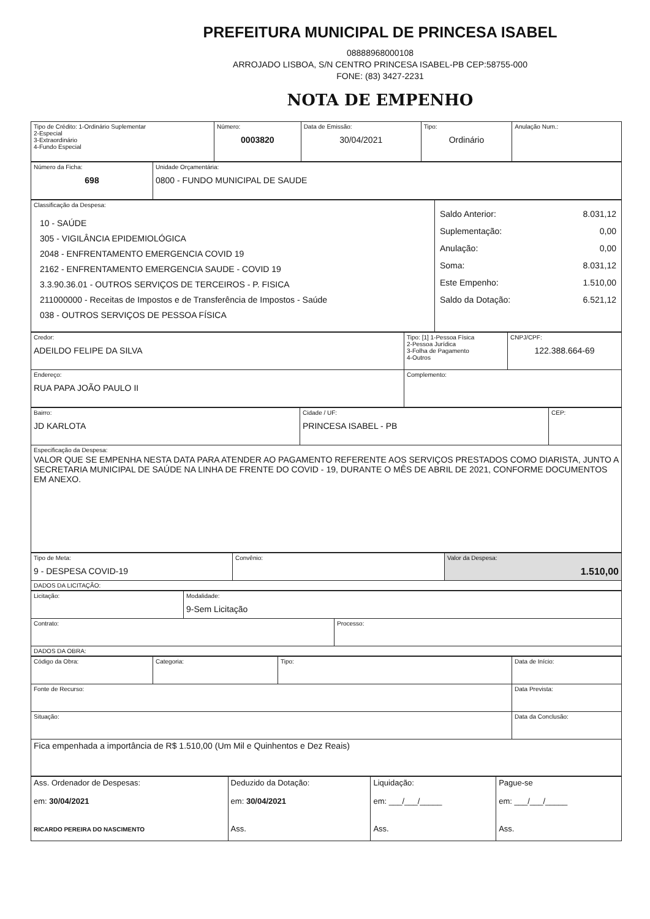PREFEITURA MUNICIPAL DE PRINCESA ISABEL
08888968000108
ARROJADO LISBOA, S/N CENTRO PRINCESA ISABEL-PB CEP:58755-000
FONE: (83) 3427-2231
NOTA DE EMPENHO
| Tipo de Crédito: 1-Ordinário Suplementar 2-Especial 3-Extraordinário 4-Fundo Especial | Número: 0003820 | Data de Emissão: 30/04/2021 | Tipo: Ordinário | Anulação Num.: |
| Número da Ficha: 698 | Unidade Orçamentária: 0800 - FUNDO MUNICIPAL DE SAUDE |
| Classificação da Despesa: 10 - SAÚDE 305 - VIGILÂNCIA EPIDEMIOLÓGICA 2048 - ENFRENTAMENTO EMERGENCIA COVID 19 2162 - ENFRENTAMENTO EMERGENCIA SAUDE - COVID 19 3.3.90.36.01 - OUTROS SERVIÇOS DE TERCEIROS - P. FISICA 211000000 - Receitas de Impostos e de Transferência de Impostos - Saúde 038 - OUTROS SERVIÇOS DE PESSOA FÍSICA | Saldo Anterior: 8.031,12 Suplementação: 0,00 Anulação: 0,00 Soma: 8.031,12 Este Empenho: 1.510,00 Saldo da Dotação: 6.521,12 |
| Credor: ADEILDO FELIPE DA SILVA | Tipo: [1] 1-Pessoa Física 2-Pessoa Jurídica 3-Folha de Pagamento 4-Outros | CNPJ/CPF: 122.388.664-69 |
| Endereço: RUA PAPA JOÃO PAULO II | Complemento: | |
| Bairro: JD KARLOTA | Cidade / UF: PRINCESA ISABEL - PB | CEP: |
| Especificação da Despesa: VALOR QUE SE EMPENHA NESTA DATA PARA ATENDER AO PAGAMENTO REFERENTE AOS SERVIÇOS PRESTADOS COMO DIARISTA, JUNTO A SECRETARIA MUNICIPAL DE SAÚDE NA LINHA DE FRENTE DO COVID - 19, DURANTE O MÊS DE ABRIL DE 2021, CONFORME DOCUMENTOS EM ANEXO. | | |
| Tipo de Meta: 9 - DESPESA COVID-19 | Convênio: | Valor da Despesa: 1.510,00 |
| DADOS DA LICITAÇÃO: | | |
| Licitação: | Modalidade: 9-Sem Licitação | |
| Contrato: | | Processo: |
| DADOS DA OBRA: | | |
| Código da Obra: | Categoria: | Tipo: | Data de Início: |
| Fonte de Recurso: | | | Data Prevista: |
| Situação: | | | Data da Conclusão: |
| Fica empenhada a importância de R$ 1.510,00 (Um Mil e Quinhentos e Dez Reais) | | | |
| Ass. Ordenador de Despesas: em: 30/04/2021 RICARDO PEREIRA DO NASCIMENTO | Deduzido da Dotação: em: 30/04/2021 Ass. | Liquidação: em: ___/___/_____ Ass. | Pague-se em: ___/___/_____ Ass. |